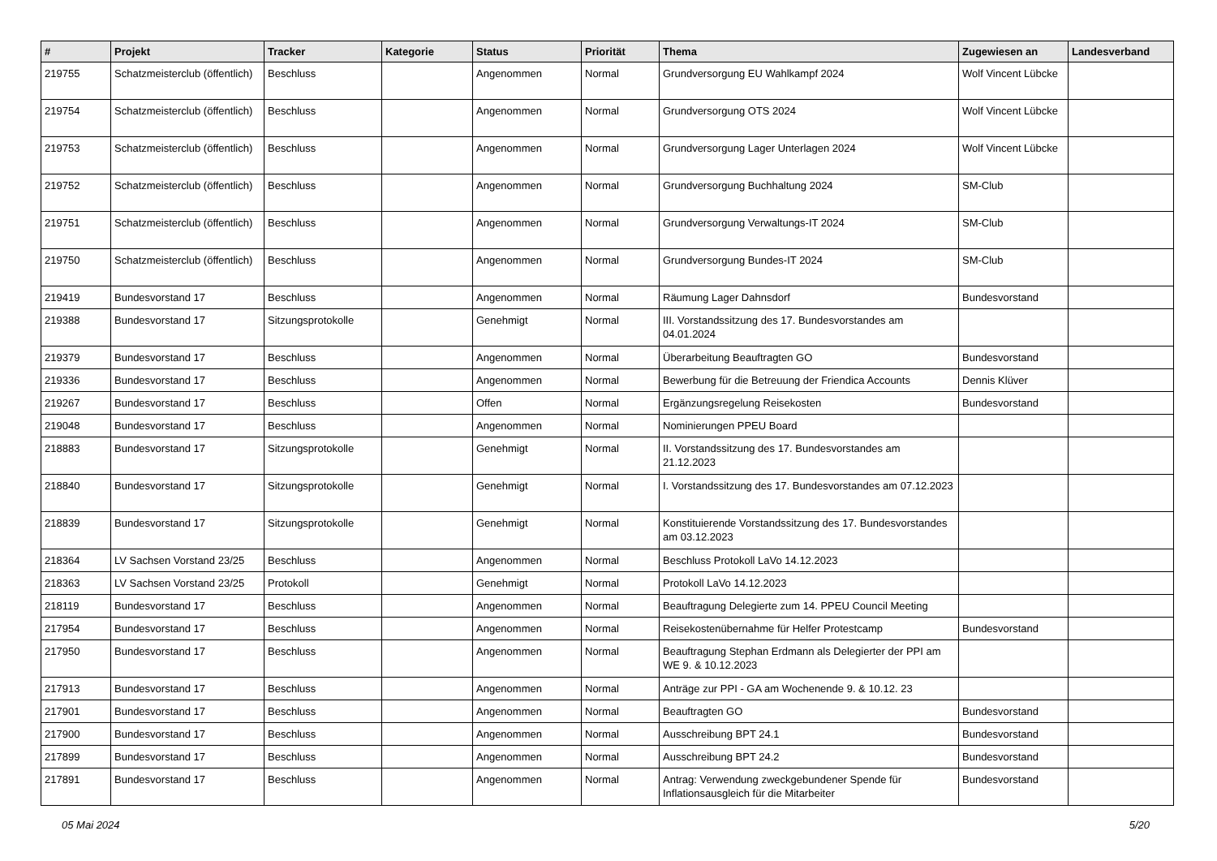| # | Projekt | Tracker | Kategorie | Status | Priorität | Thema | Zugewiesen an | Landesverband |
| --- | --- | --- | --- | --- | --- | --- | --- | --- |
| 219755 | Schatzmeisterclub (öffentlich) | Beschluss | | Angenommen | Normal | Grundversorgung EU Wahlkampf 2024 | Wolf Vincent Lübcke | |
| 219754 | Schatzmeisterclub (öffentlich) | Beschluss | | Angenommen | Normal | Grundversorgung OTS 2024 | Wolf Vincent Lübcke | |
| 219753 | Schatzmeisterclub (öffentlich) | Beschluss | | Angenommen | Normal | Grundversorgung Lager Unterlagen 2024 | Wolf Vincent Lübcke | |
| 219752 | Schatzmeisterclub (öffentlich) | Beschluss | | Angenommen | Normal | Grundversorgung Buchhaltung 2024 | SM-Club | |
| 219751 | Schatzmeisterclub (öffentlich) | Beschluss | | Angenommen | Normal | Grundversorgung Verwaltungs-IT 2024 | SM-Club | |
| 219750 | Schatzmeisterclub (öffentlich) | Beschluss | | Angenommen | Normal | Grundversorgung Bundes-IT 2024 | SM-Club | |
| 219419 | Bundesvorstand 17 | Beschluss | | Angenommen | Normal | Räumung Lager Dahnsdorf | Bundesvorstand | |
| 219388 | Bundesvorstand 17 | Sitzungsprotokolle | | Genehmigt | Normal | III. Vorstandssitzung des 17. Bundesvorstandes am 04.01.2024 | | |
| 219379 | Bundesvorstand 17 | Beschluss | | Angenommen | Normal | Überarbeitung Beauftragten GO | Bundesvorstand | |
| 219336 | Bundesvorstand 17 | Beschluss | | Angenommen | Normal | Bewerbung für die Betreuung der Friendica Accounts | Dennis Klüver | |
| 219267 | Bundesvorstand 17 | Beschluss | | Offen | Normal | Ergänzungsregelung Reisekosten | Bundesvorstand | |
| 219048 | Bundesvorstand 17 | Beschluss | | Angenommen | Normal | Nominierungen PPEU Board | | |
| 218883 | Bundesvorstand 17 | Sitzungsprotokolle | | Genehmigt | Normal | II. Vorstandssitzung des 17. Bundesvorstandes am 21.12.2023 | | |
| 218840 | Bundesvorstand 17 | Sitzungsprotokolle | | Genehmigt | Normal | I. Vorstandssitzung des 17. Bundesvorstandes am 07.12.2023 | | |
| 218839 | Bundesvorstand 17 | Sitzungsprotokolle | | Genehmigt | Normal | Konstituierende Vorstandssitzung des 17. Bundesvorstandes am 03.12.2023 | | |
| 218364 | LV Sachsen Vorstand 23/25 | Beschluss | | Angenommen | Normal | Beschluss Protokoll LaVo 14.12.2023 | | |
| 218363 | LV Sachsen Vorstand 23/25 | Protokoll | | Genehmigt | Normal | Protokoll LaVo 14.12.2023 | | |
| 218119 | Bundesvorstand 17 | Beschluss | | Angenommen | Normal | Beauftragung Delegierte zum 14. PPEU Council Meeting | | |
| 217954 | Bundesvorstand 17 | Beschluss | | Angenommen | Normal | Reisekostenübernahme für Helfer Protestcamp | Bundesvorstand | |
| 217950 | Bundesvorstand 17 | Beschluss | | Angenommen | Normal | Beauftragung Stephan Erdmann als Delegierter der PPI am WE 9. & 10.12.2023 | | |
| 217913 | Bundesvorstand 17 | Beschluss | | Angenommen | Normal | Anträge zur PPI - GA am Wochenende 9. & 10.12. 23 | | |
| 217901 | Bundesvorstand 17 | Beschluss | | Angenommen | Normal | Beauftragten GO | Bundesvorstand | |
| 217900 | Bundesvorstand 17 | Beschluss | | Angenommen | Normal | Ausschreibung BPT 24.1 | Bundesvorstand | |
| 217899 | Bundesvorstand 17 | Beschluss | | Angenommen | Normal | Ausschreibung BPT 24.2 | Bundesvorstand | |
| 217891 | Bundesvorstand 17 | Beschluss | | Angenommen | Normal | Antrag: Verwendung zweckgebundener Spende für Inflationsausgleich für die Mitarbeiter | Bundesvorstand | |
05 Mai 2024 5/20